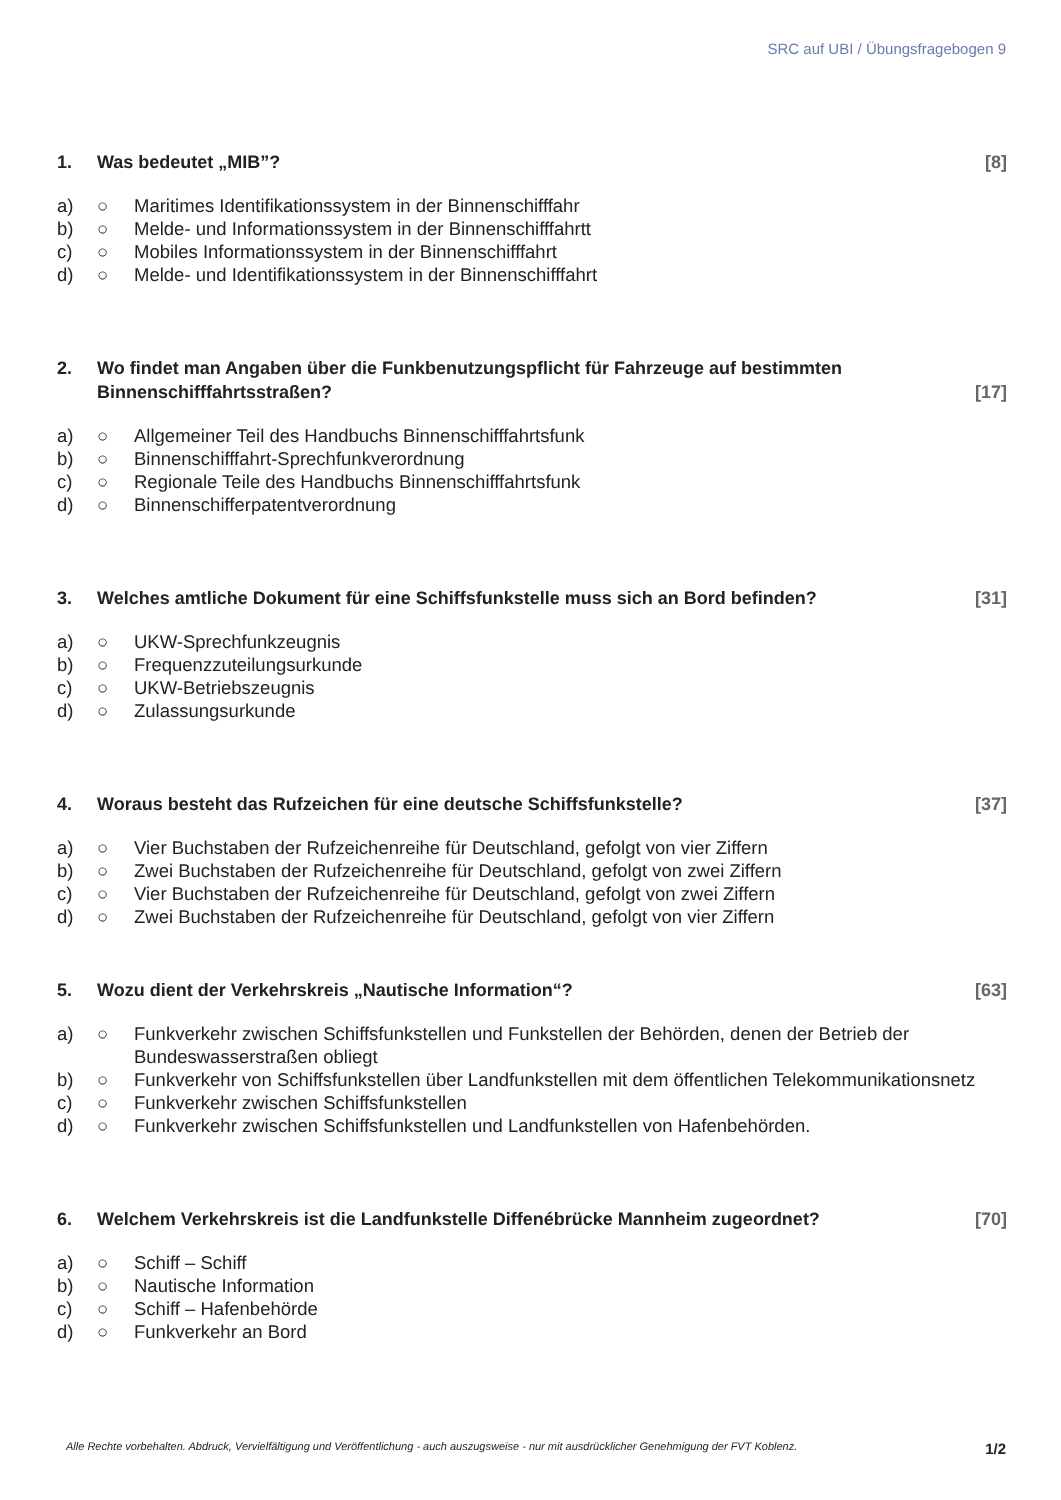SRC auf UBI / Übungsfragebogen 9
1. Was bedeutet „MIB”? [8]
a) ○ Maritimes Identifikationssystem in der Binnenschifffahr
b) ○ Melde- und Informationssystem in der Binnenschifffahrtt
c) ○ Mobiles Informationssystem in der Binnenschifffahrt
d) ○ Melde- und Identifikationssystem in der Binnenschifffahrt
2. Wo findet man Angaben über die Funkbenutzungspflicht für Fahrzeuge auf bestimmten Binnenschifffahrtsstraßen? [17]
a) ○ Allgemeiner Teil des Handbuchs Binnenschifffahrtsfunk
b) ○ Binnenschifffahrt-Sprechfunkverordnung
c) ○ Regionale Teile des Handbuchs Binnenschifffahrtsfunk
d) ○ Binnenschifferpatentverordnung
3. Welches amtliche Dokument für eine Schiffsfunkstelle muss sich an Bord befinden? [31]
a) ○ UKW-Sprechfunkzeugnis
b) ○ Frequenzzuteilungsurkunde
c) ○ UKW-Betriebszeugnis
d) ○ Zulassungsurkunde
4. Woraus besteht das Rufzeichen für eine deutsche Schiffsfunkstelle? [37]
a) ○ Vier Buchstaben der Rufzeichenreihe für Deutschland, gefolgt von vier Ziffern
b) ○ Zwei Buchstaben der Rufzeichenreihe für Deutschland, gefolgt von zwei Ziffern
c) ○ Vier Buchstaben der Rufzeichenreihe für Deutschland, gefolgt von zwei Ziffern
d) ○ Zwei Buchstaben der Rufzeichenreihe für Deutschland, gefolgt von vier Ziffern
5. Wozu dient der Verkehrskreis „Nautische Information“? [63]
a) ○ Funkverkehr zwischen Schiffsfunkstellen und Funkstellen der Behörden, denen der Betrieb der Bundeswasserstraßen obliegt
b) ○ Funkverkehr von Schiffsfunkstellen über Landfunkstellen mit dem öffentlichen Telekommunikationsnetz
c) ○ Funkverkehr zwischen Schiffsfunkstellen
d) ○ Funkverkehr zwischen Schiffsfunkstellen und Landfunkstellen von Hafenbehörden.
6. Welchem Verkehrskreis ist die Landfunkstelle Diffenébrücke Mannheim zugeordnet? [70]
a) ○ Schiff – Schiff
b) ○ Nautische Information
c) ○ Schiff – Hafenbehörde
d) ○ Funkverkehr an Bord
Alle Rechte vorbehalten. Abdruck, Vervielfältigung und Veröffentlichung - auch auszugsweise - nur mit ausdrücklicher Genehmigung der FVT Koblenz. 1/2